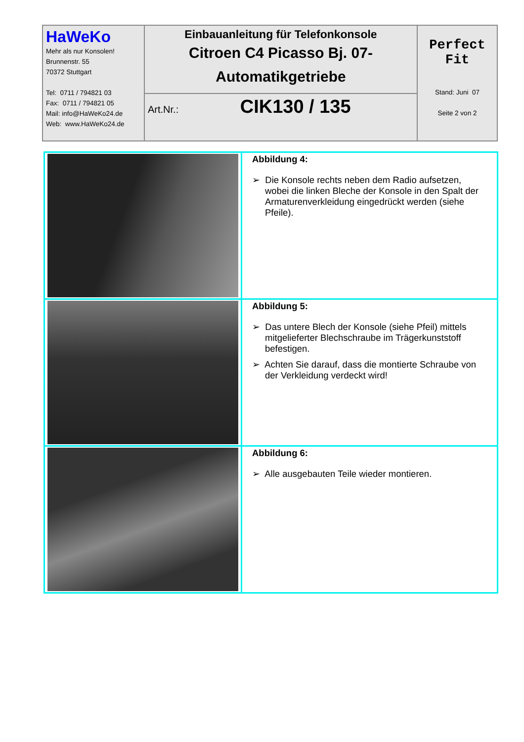| HaWeKo Mehr als nur Konsolen! Brunnenstr. 55 70372 Stuttgart Tel: 0711 / 794821 03 Fax: 0711 / 794821 05 Mail: info@HaWeKo24.de Web: www.HaWeKo24.de | Einbauanleitung für Telefonkonsole Citroen C4 Picasso Bj. 07- Automatikgetriebe | Perfect Fit Stand: Juni 07 Seite 2 von 2 |
| | Art.Nr.: CIK130 / 135 | |
| | Abbildung 4: ➢ Die Konsole rechts neben dem Radio aufsetzen, wobei die linken Bleche der Konsole in den Spalt der Armaturenverkleidung eingedrückt werden (siehe Pfeile). |
| | Abbildung 5: ➢ Das untere Blech der Konsole (siehe Pfeil) mittels mitgelieferter Blechschraube im Trägerkunststoff befestigen. ➢ Achten Sie darauf, dass die montierte Schraube von der Verkleidung verdeckt wird! |
| | Abbildung 6: ➢ Alle ausgebauten Teile wieder montieren. |